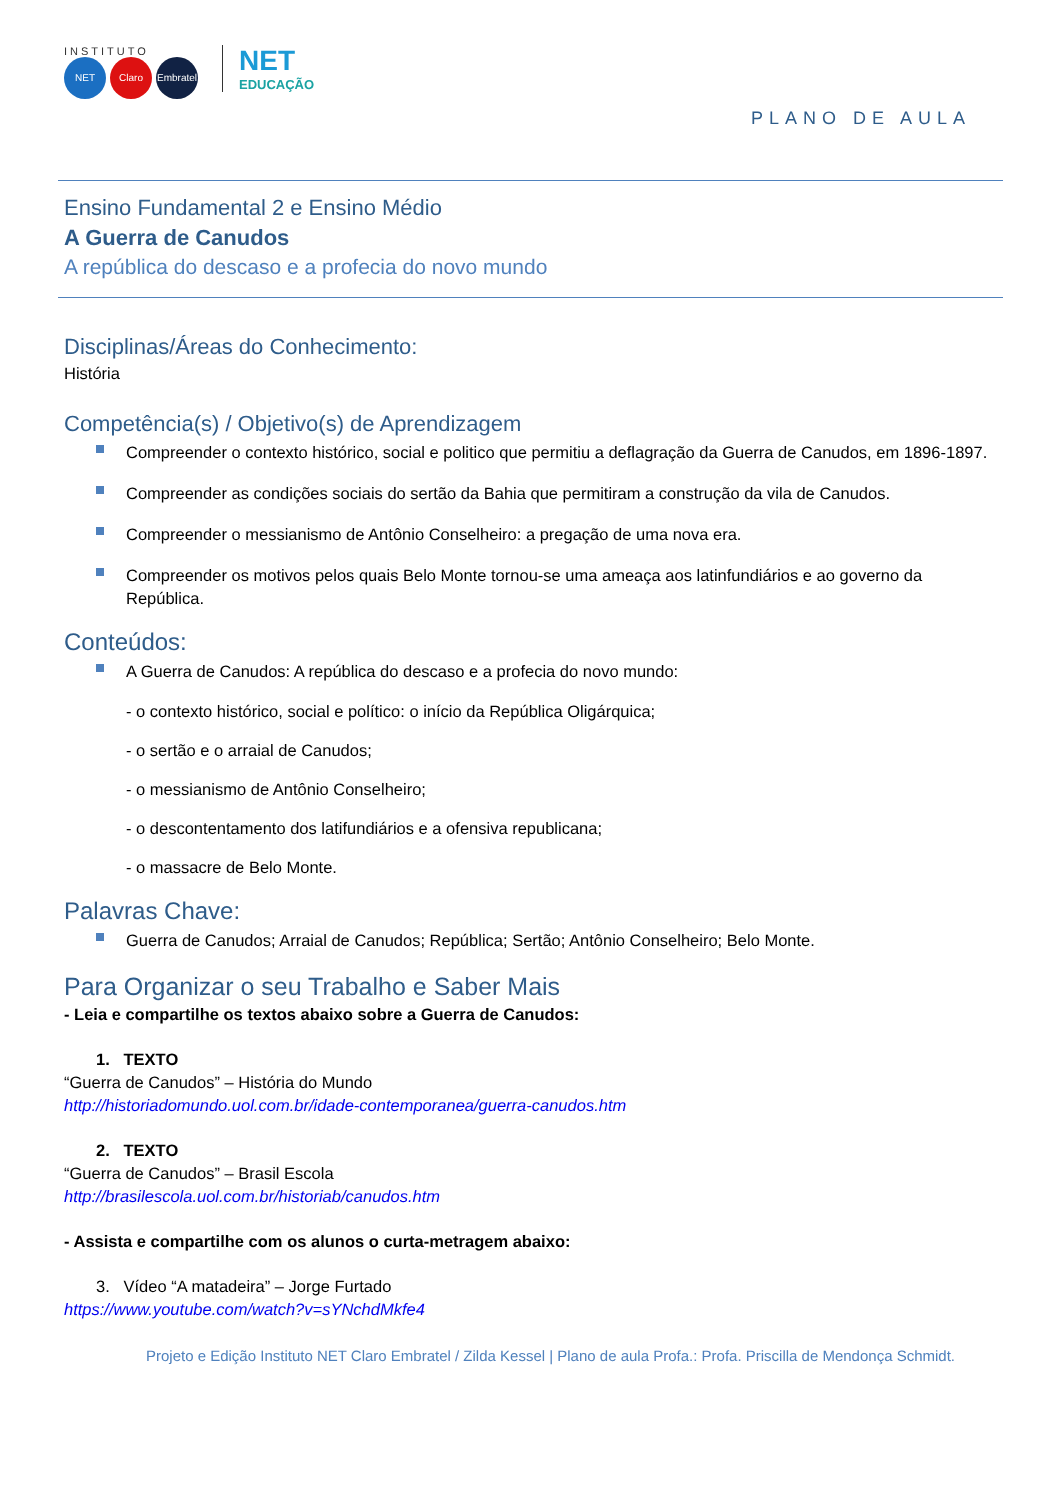INSTITUTO
NET Claro Embratel
NET
EDUCAÇÃO
PLANO DE AULA
Ensino Fundamental 2 e Ensino Médio
A Guerra de Canudos
A república do descaso e a profecia do novo mundo
Disciplinas/Áreas do Conhecimento:
História
Competência(s) / Objetivo(s) de Aprendizagem
Compreender o contexto histórico, social e politico que permitiu a deflagração da Guerra de Canudos, em 1896-1897.
Compreender as condições sociais do sertão da Bahia que permitiram a construção da vila de Canudos.
Compreender o messianismo de Antônio Conselheiro: a pregação de uma nova era.
Compreender os motivos pelos quais Belo Monte tornou-se uma ameaça aos latinfundiários e ao governo da República.
Conteúdos:
A Guerra de Canudos: A república do descaso e a profecia do novo mundo:
- o contexto histórico, social e político: o início da República Oligárquica;
- o sertão e o arraial de Canudos;
- o messianismo de Antônio Conselheiro;
- o descontentamento dos latifundiários e a ofensiva republicana;
- o massacre de Belo Monte.
Palavras Chave:
Guerra de Canudos; Arraial de Canudos; República; Sertão; Antônio Conselheiro; Belo Monte.
Para Organizar o seu Trabalho e Saber Mais
- Leia e compartilhe os textos abaixo sobre a Guerra de Canudos:
1. TEXTO
“Guerra de Canudos” – História do Mundo
http://historiadomundo.uol.com.br/idade-contemporanea/guerra-canudos.htm
2. TEXTO
“Guerra de Canudos” – Brasil Escola
http://brasilescola.uol.com.br/historiab/canudos.htm
- Assista e compartilhe com os alunos o curta-metragem abaixo:
3. Vídeo “A matadeira” – Jorge Furtado
https://www.youtube.com/watch?v=sYNchdMkfe4
Projeto e Edição Instituto NET Claro Embratel / Zilda Kessel | Plano de aula Profa.: Profa. Priscilla de Mendonça Schmidt.